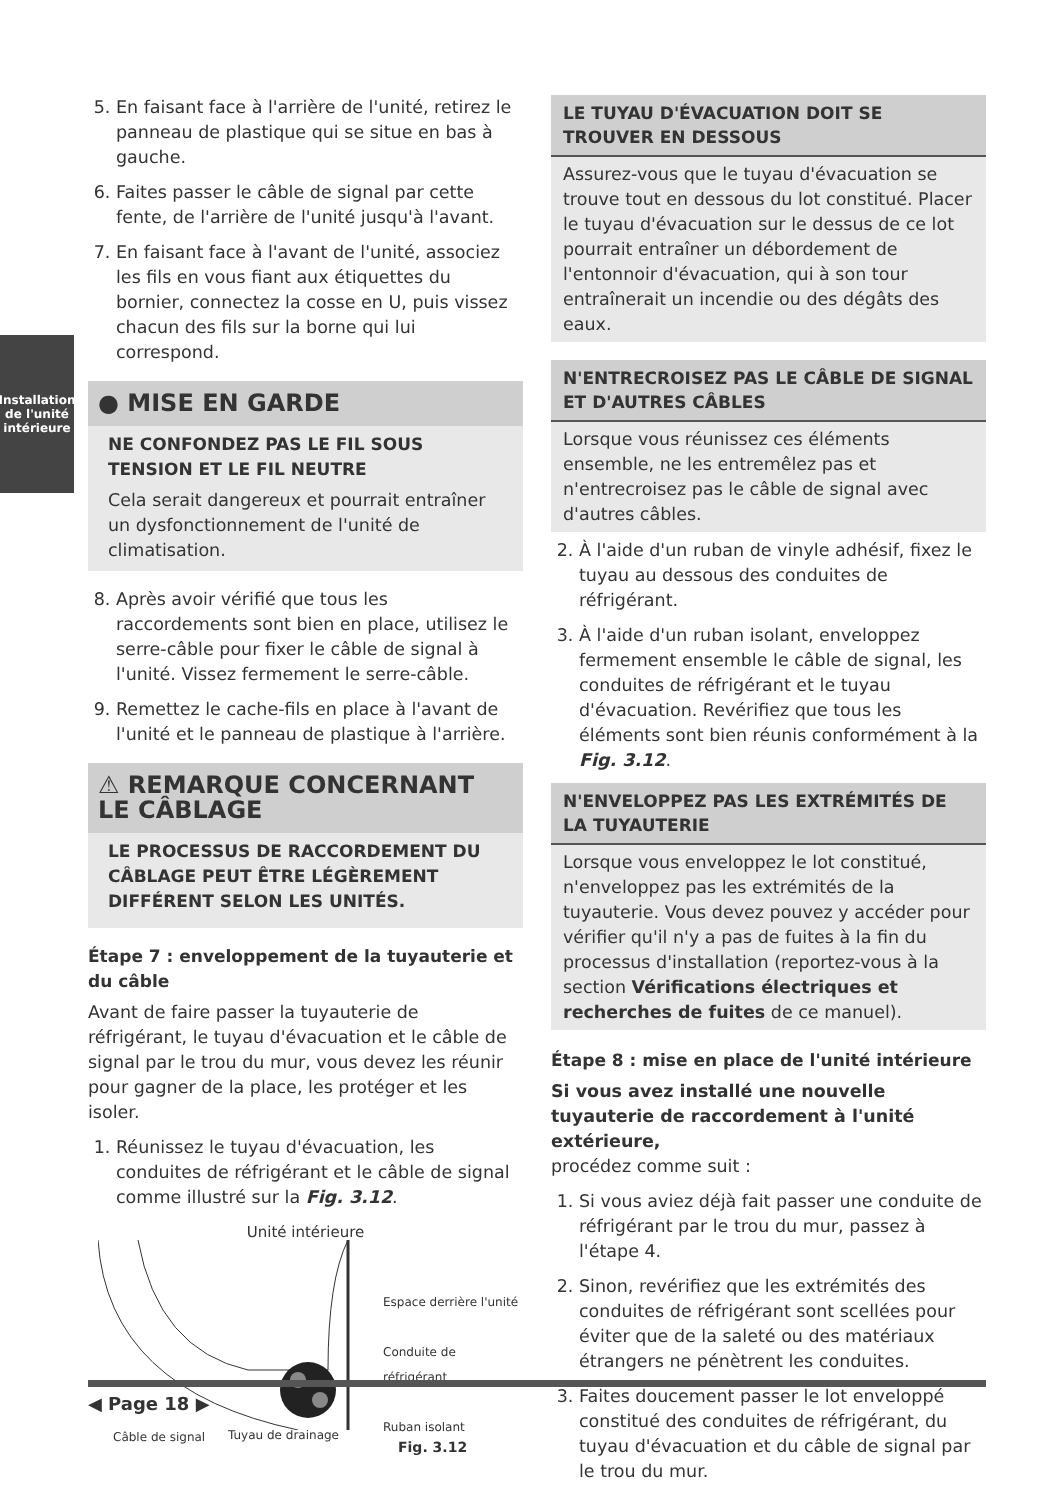Installation
de l'unité
intérieure
5. En faisant face à l'arrière de l'unité, retirez le panneau de plastique qui se situe en bas à gauche.
6. Faites passer le câble de signal par cette fente, de l'arrière de l'unité jusqu'à l'avant.
7. En faisant face à l'avant de l'unité, associez les fils en vous fiant aux étiquettes du bornier, connectez la cosse en U, puis vissez chacun des fils sur la borne qui lui correspond.
● MISE EN GARDE
NE CONFONDEZ PAS LE FIL SOUS TENSION ET LE FIL NEUTRE
Cela serait dangereux et pourrait entraîner un dysfonctionnement de l'unité de climatisation.
8. Après avoir vérifié que tous les raccordements sont bien en place, utilisez le serre-câble pour fixer le câble de signal à l'unité. Vissez fermement le serre-câble.
9. Remettez le cache-fils en place à l'avant de l'unité et le panneau de plastique à l'arrière.
⚠ REMARQUE CONCERNANT LE CÂBLAGE
LE PROCESSUS DE RACCORDEMENT DU CÂBLAGE PEUT ÊTRE LÉGÈREMENT DIFFÉRENT SELON LES UNITÉS.
Étape 7 : enveloppement de la tuyauterie et du câble
Avant de faire passer la tuyauterie de réfrigérant, le tuyau d'évacuation et le câble de signal par le trou du mur, vous devez les réunir pour gagner de la place, les protéger et les isoler.
1. Réunissez le tuyau d'évacuation, les conduites de réfrigérant et le câble de signal comme illustré sur la Fig. 3.12.
Unité intérieure
Espace derrière l'unité
Conduite de réfrigérant
Ruban isolant
Câble de signal Tuyau de drainage
Fig. 3.12
LE TUYAU D'ÉVACUATION DOIT SE TROUVER EN DESSOUS
Assurez-vous que le tuyau d'évacuation se trouve tout en dessous du lot constitué. Placer le tuyau d'évacuation sur le dessus de ce lot pourrait entraîner un débordement de l'entonnoir d'évacuation, qui à son tour entraînerait un incendie ou des dégâts des eaux.
N'ENTRECROISEZ PAS LE CÂBLE DE SIGNAL ET D'AUTRES CÂBLES
Lorsque vous réunissez ces éléments ensemble, ne les entremêlez pas et n'entrecroisez pas le câble de signal avec d'autres câbles.
2. À l'aide d'un ruban de vinyle adhésif, fixez le tuyau au dessous des conduites de réfrigérant.
3. À l'aide d'un ruban isolant, enveloppez fermement ensemble le câble de signal, les conduites de réfrigérant et le tuyau d'évacuation. Revérifiez que tous les éléments sont bien réunis conformément à la Fig. 3.12.
N'ENVELOPPEZ PAS LES EXTRÉMITÉS DE LA TUYAUTERIE
Lorsque vous enveloppez le lot constitué, n'enveloppez pas les extrémités de la tuyauterie. Vous devez pouvez y accéder pour vérifier qu'il n'y a pas de fuites à la fin du processus d'installation (reportez-vous à la section Vérifications électriques et recherches de fuites de ce manuel).
Étape 8 : mise en place de l'unité intérieure
Si vous avez installé une nouvelle tuyauterie de raccordement à l'unité extérieure,
procédez comme suit :
1. Si vous aviez déjà fait passer une conduite de réfrigérant par le trou du mur, passez à l'étape 4.
2. Sinon, revérifiez que les extrémités des conduites de réfrigérant sont scellées pour éviter que de la saleté ou des matériaux étrangers ne pénètrent les conduites.
3. Faites doucement passer le lot enveloppé constitué des conduites de réfrigérant, du tuyau d'évacuation et du câble de signal par le trou du mur.
◀ Page 18 ▶